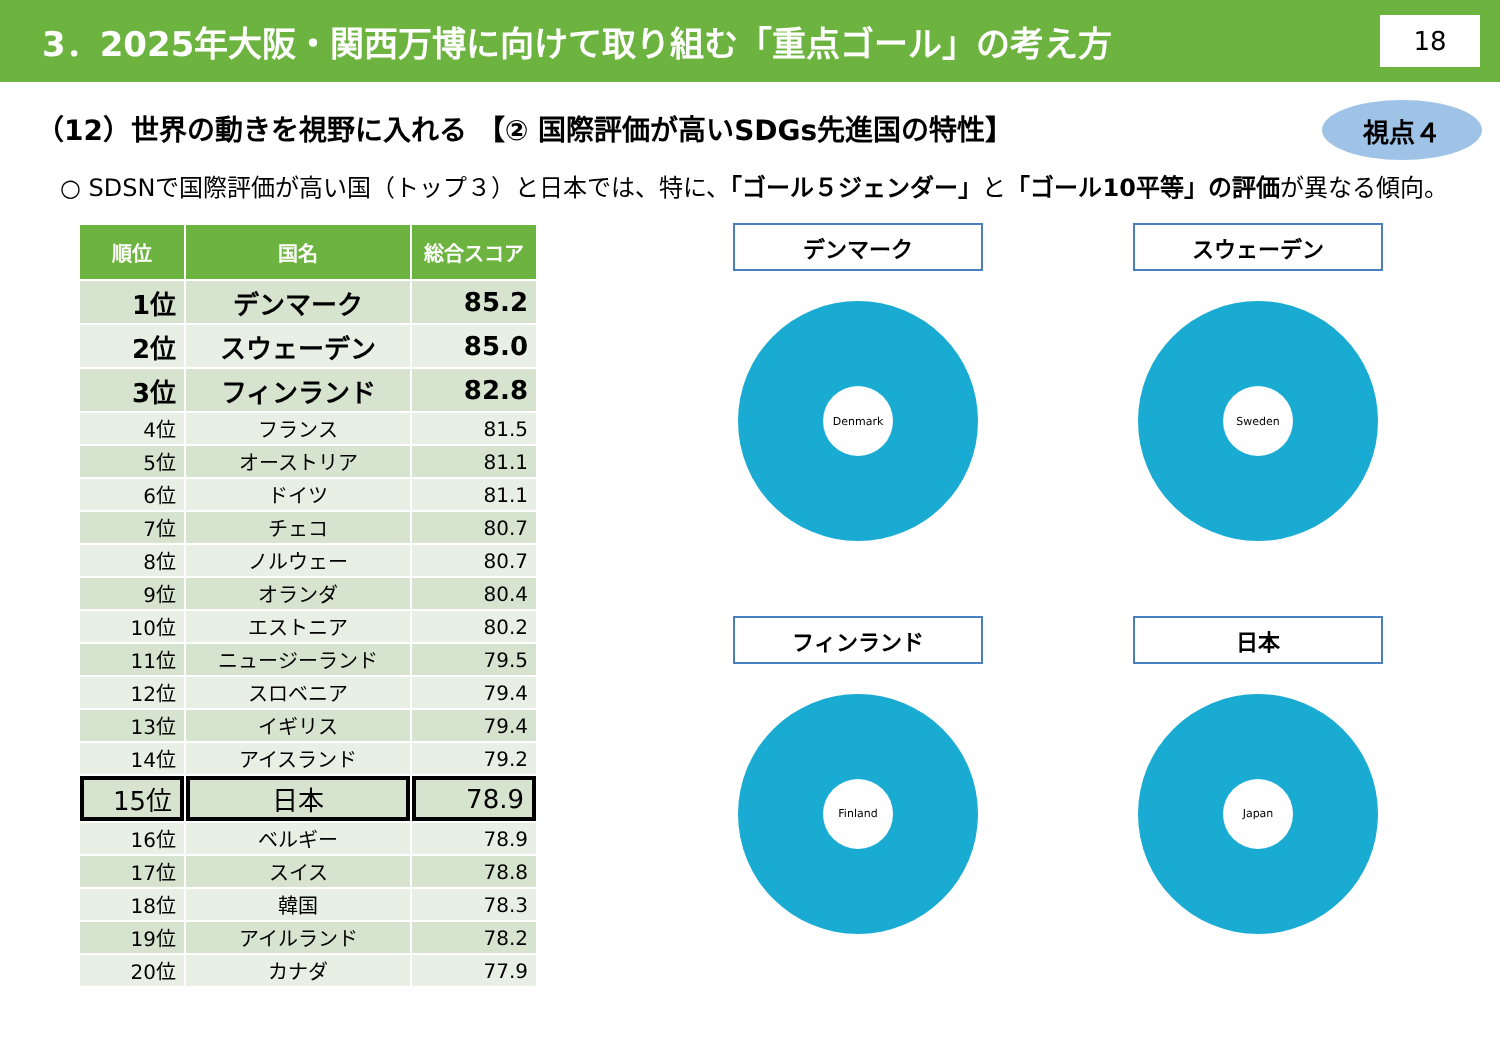3．2025年大阪・関西万博に向けて取り組む「重点ゴール」の考え方 18
視点４
（12）世界の動きを視野に入れる 【② 国際評価が高いSDGs先進国の特性】
○ SDSNで国際評価が高い国（トップ３）と日本では、特に、「ゴール５ジェンダー」と「ゴール10平等」の評価が異なる傾向。
| 順位 | 国名 | 総合スコア |
| --- | --- | --- |
| 1位 | デンマーク | 85.2 |
| 2位 | スウェーデン | 85.0 |
| 3位 | フィンランド | 82.8 |
| 4位 | フランス | 81.5 |
| 5位 | オーストリア | 81.1 |
| 6位 | ドイツ | 81.1 |
| 7位 | チェコ | 80.7 |
| 8位 | ノルウェー | 80.7 |
| 9位 | オランダ | 80.4 |
| 10位 | エストニア | 80.2 |
| 11位 | ニュージーランド | 79.5 |
| 12位 | スロベニア | 79.4 |
| 13位 | イギリス | 79.4 |
| 14位 | アイスランド | 79.2 |
| 15位 | 日本 | 78.9 |
| 16位 | ベルギー | 78.9 |
| 17位 | スイス | 78.8 |
| 18位 | 韓国 | 78.3 |
| 19位 | アイルランド | 78.2 |
| 20位 | カナダ | 77.9 |
デンマーク
Denmark
スウェーデン
Sweden
フィンランド
Finland
日本
Japan